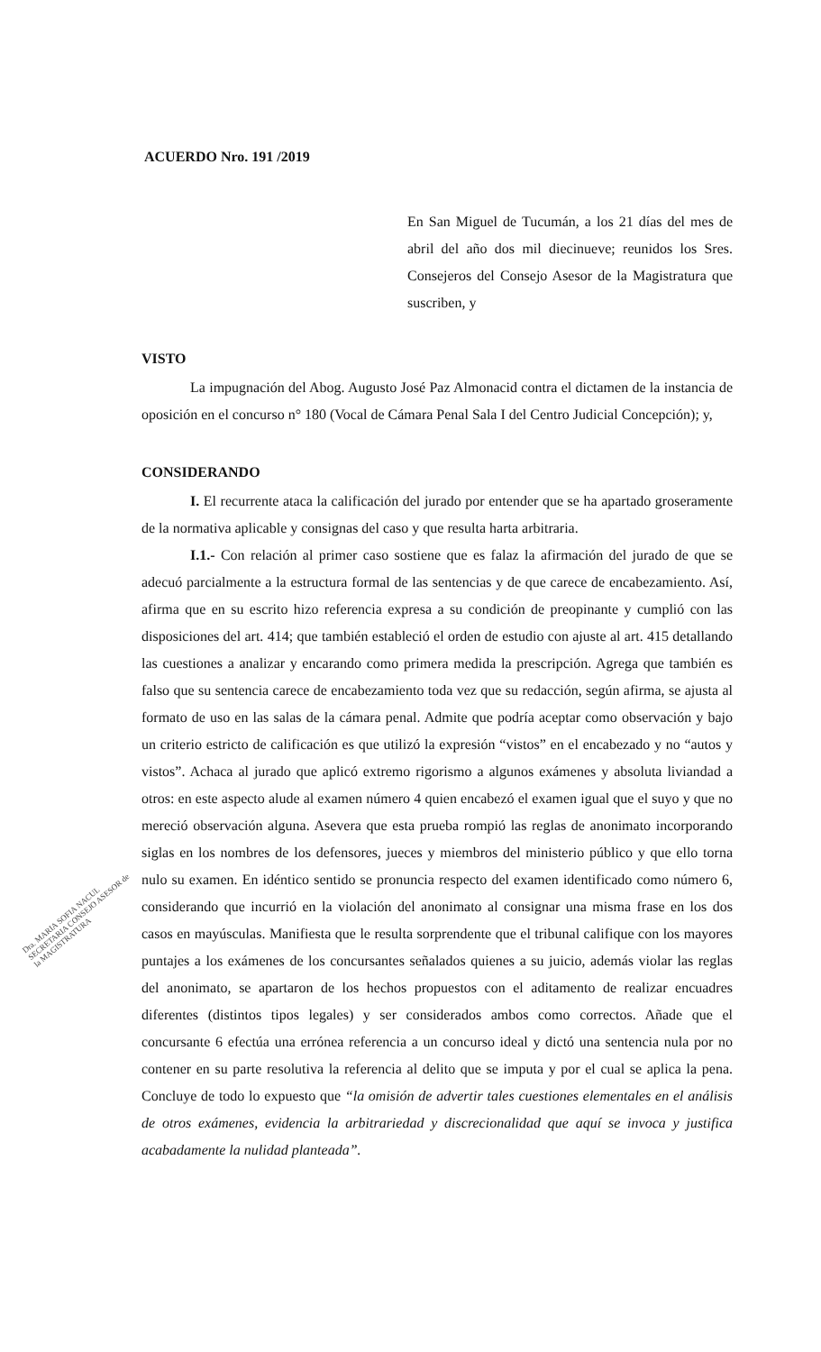ACUERDO Nro. 191 /2019
En San Miguel de Tucumán, a los 21 días del mes de abril del año dos mil diecinueve; reunidos los Sres. Consejeros del Consejo Asesor de la Magistratura que suscriben, y
VISTO
La impugnación del Abog. Augusto José Paz Almonacid contra el dictamen de la instancia de oposición en el concurso n° 180 (Vocal de Cámara Penal Sala I del Centro Judicial Concepción); y,
CONSIDERANDO
I. El recurrente ataca la calificación del jurado por entender que se ha apartado groseramente de la normativa aplicable y consignas del caso y que resulta harta arbitraria.
I.1.- Con relación al primer caso sostiene que es falaz la afirmación del jurado de que se adecuó parcialmente a la estructura formal de las sentencias y de que carece de encabezamiento. Así, afirma que en su escrito hizo referencia expresa a su condición de preopinante y cumplió con las disposiciones del art. 414; que también estableció el orden de estudio con ajuste al art. 415 detallando las cuestiones a analizar y encarando como primera medida la prescripción. Agrega que también es falso que su sentencia carece de encabezamiento toda vez que su redacción, según afirma, se ajusta al formato de uso en las salas de la cámara penal. Admite que podría aceptar como observación y bajo un criterio estricto de calificación es que utilizó la expresión “vistos” en el encabezado y no “autos y vistos”. Achaca al jurado que aplicó extremo rigorismo a algunos exámenes y absoluta liviandad a otros: en este aspecto alude al examen número 4 quien encabezó el examen igual que el suyo y que no mereció observación alguna. Asevera que esta prueba rompió las reglas de anonimato incorporando siglas en los nombres de los defensores, jueces y miembros del ministerio público y que ello torna nulo su examen. En idéntico sentido se pronuncia respecto del examen identificado como número 6, considerando que incurrió en la violación del anonimato al consignar una misma frase en los dos casos en mayúsculas. Manifiesta que le resulta sorprendente que el tribunal califique con los mayores puntajes a los exámenes de los concursantes señalados quienes a su juicio, además violar las reglas del anonimato, se apartaron de los hechos propuestos con el aditamento de realizar encuadres diferentes (distintos tipos legales) y ser considerados ambos como correctos. Añade que el concursante 6 efectúa una errónea referencia a un concurso ideal y dictó una sentencia nula por no contener en su parte resolutiva la referencia al delito que se imputa y por el cual se aplica la pena. Concluye de todo lo expuesto que “la omisión de advertir tales cuestiones elementales en el análisis de otros exámenes, evidencia la arbitrariedad y discrecionalidad que aquí se invoca y justifica acabadamente la nulidad planteada”.
Dra. MARIA SOFIA NACUL SECRETARIA CONSEJO ASESOR de la MAGISTRATURA